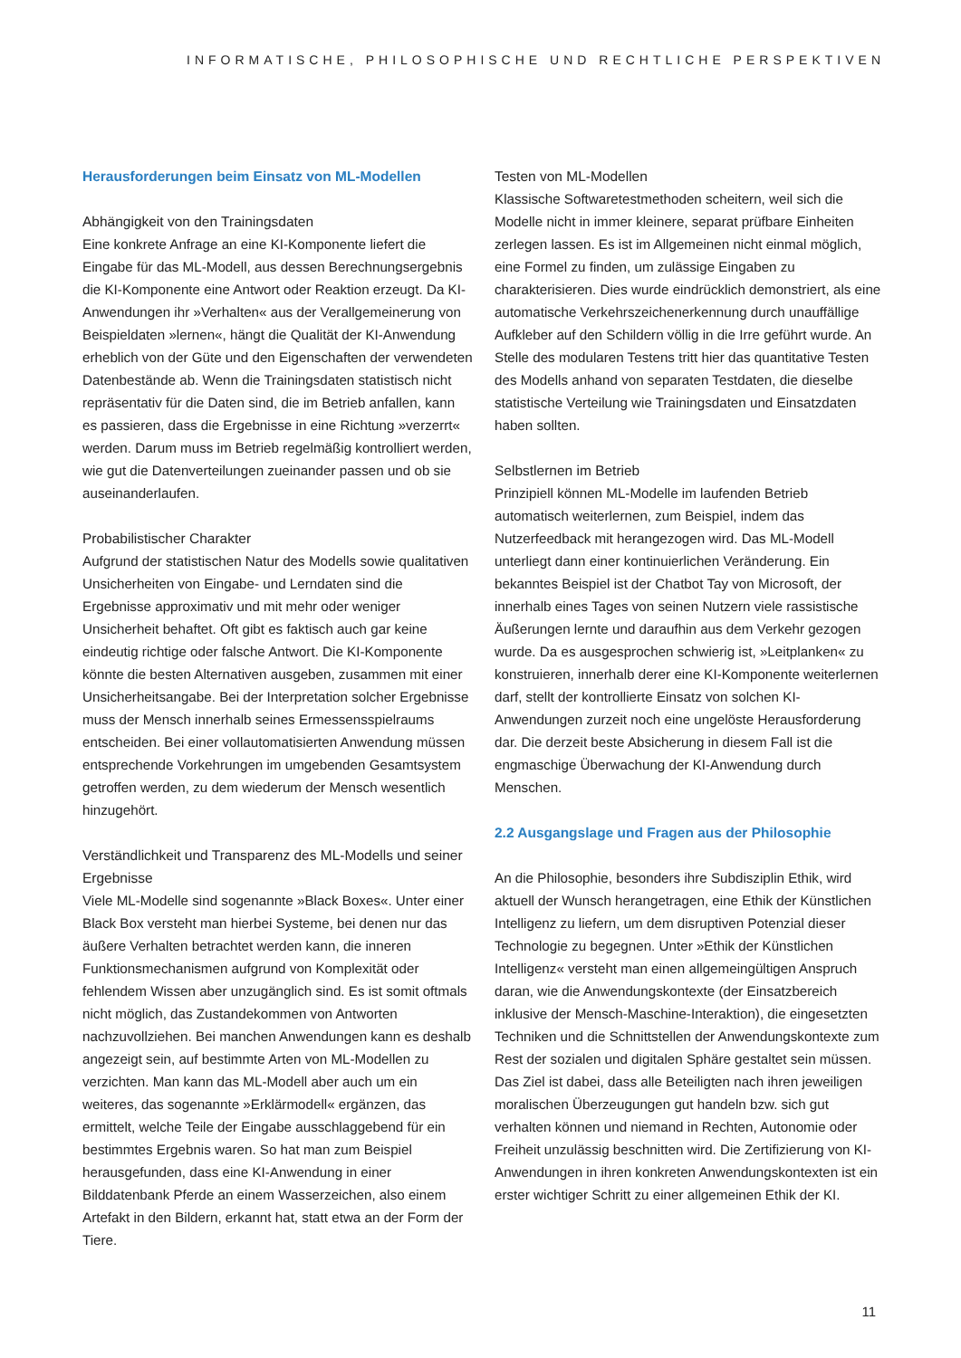INFORMATISCHE, PHILOSOPHISCHE UND RECHTLICHE PERSPEKTIVEN
Herausforderungen beim Einsatz von ML-Modellen
Abhängigkeit von den Trainingsdaten
Eine konkrete Anfrage an eine KI-Komponente liefert die Eingabe für das ML-Modell, aus dessen Berechnungsergebnis die KI-Komponente eine Antwort oder Reaktion erzeugt. Da KI-Anwendungen ihr »Verhalten« aus der Verallgemeinerung von Beispieldaten »lernen«, hängt die Qualität der KI-Anwendung erheblich von der Güte und den Eigenschaften der verwendeten Datenbestände ab. Wenn die Trainingsdaten statistisch nicht repräsentativ für die Daten sind, die im Betrieb anfallen, kann es passieren, dass die Ergebnisse in eine Richtung »verzerrt« werden. Darum muss im Betrieb regelmäßig kontrolliert werden, wie gut die Datenverteilungen zueinander passen und ob sie auseinanderlaufen.
Probabilistischer Charakter
Aufgrund der statistischen Natur des Modells sowie qualitativen Unsicherheiten von Eingabe- und Lerndaten sind die Ergebnisse approximativ und mit mehr oder weniger Unsicherheit behaftet. Oft gibt es faktisch auch gar keine eindeutig richtige oder falsche Antwort. Die KI-Komponente könnte die besten Alternativen ausgeben, zusammen mit einer Unsicherheitsangabe. Bei der Interpretation solcher Ergebnisse muss der Mensch innerhalb seines Ermessensspielraums entscheiden. Bei einer vollautomatisierten Anwendung müssen entsprechende Vorkehrungen im umgebenden Gesamtsystem getroffen werden, zu dem wiederum der Mensch wesentlich hinzugehört.
Verständlichkeit und Transparenz des ML-Modells und seiner Ergebnisse
Viele ML-Modelle sind sogenannte »Black Boxes«. Unter einer Black Box versteht man hierbei Systeme, bei denen nur das äußere Verhalten betrachtet werden kann, die inneren Funktionsmechanismen aufgrund von Komplexität oder fehlendem Wissen aber unzugänglich sind. Es ist somit oftmals nicht möglich, das Zustandekommen von Antworten nachzuvollziehen. Bei manchen Anwendungen kann es deshalb angezeigt sein, auf bestimmte Arten von ML-Modellen zu verzichten. Man kann das ML-Modell aber auch um ein weiteres, das sogenannte »Erklärmodell« ergänzen, das ermittelt, welche Teile der Eingabe ausschlaggebend für ein bestimmtes Ergebnis waren. So hat man zum Beispiel herausgefunden, dass eine KI-Anwendung in einer Bilddatenbank Pferde an einem Wasserzeichen, also einem Artefakt in den Bildern, erkannt hat, statt etwa an der Form der Tiere.
Testen von ML-Modellen
Klassische Softwaretestmethoden scheitern, weil sich die Modelle nicht in immer kleinere, separat prüfbare Einheiten zerlegen lassen. Es ist im Allgemeinen nicht einmal möglich, eine Formel zu finden, um zulässige Eingaben zu charakterisieren. Dies wurde eindrücklich demonstriert, als eine automatische Verkehrszeichenerkennung durch unauffällige Aufkleber auf den Schildern völlig in die Irre geführt wurde. An Stelle des modularen Testens tritt hier das quantitative Testen des Modells anhand von separaten Testdaten, die dieselbe statistische Verteilung wie Trainingsdaten und Einsatzdaten haben sollten.
Selbstlernen im Betrieb
Prinzipiell können ML-Modelle im laufenden Betrieb automatisch weiterlernen, zum Beispiel, indem das Nutzerfeedback mit herangezogen wird. Das ML-Modell unterliegt dann einer kontinuierlichen Veränderung. Ein bekanntes Beispiel ist der Chatbot Tay von Microsoft, der innerhalb eines Tages von seinen Nutzern viele rassistische Äußerungen lernte und daraufhin aus dem Verkehr gezogen wurde. Da es ausgesprochen schwierig ist, »Leitplanken« zu konstruieren, innerhalb derer eine KI-Komponente weiterlernen darf, stellt der kontrollierte Einsatz von solchen KI-Anwendungen zurzeit noch eine ungelöste Herausforderung dar. Die derzeit beste Absicherung in diesem Fall ist die engmaschige Überwachung der KI-Anwendung durch Menschen.
2.2 Ausgangslage und Fragen aus der Philosophie
An die Philosophie, besonders ihre Subdisziplin Ethik, wird aktuell der Wunsch herangetragen, eine Ethik der Künstlichen Intelligenz zu liefern, um dem disruptiven Potenzial dieser Technologie zu begegnen. Unter »Ethik der Künstlichen Intelligenz« versteht man einen allgemeingültigen Anspruch daran, wie die Anwendungskontexte (der Einsatzbereich inklusive der Mensch-Maschine-Interaktion), die eingesetzten Techniken und die Schnittstellen der Anwendungskontexte zum Rest der sozialen und digitalen Sphäre gestaltet sein müssen. Das Ziel ist dabei, dass alle Beteiligten nach ihren jeweiligen moralischen Überzeugungen gut handeln bzw. sich gut verhalten können und niemand in Rechten, Autonomie oder Freiheit unzulässig beschnitten wird. Die Zertifizierung von KI-Anwendungen in ihren konkreten Anwendungskontexten ist ein erster wichtiger Schritt zu einer allgemeinen Ethik der KI.
11